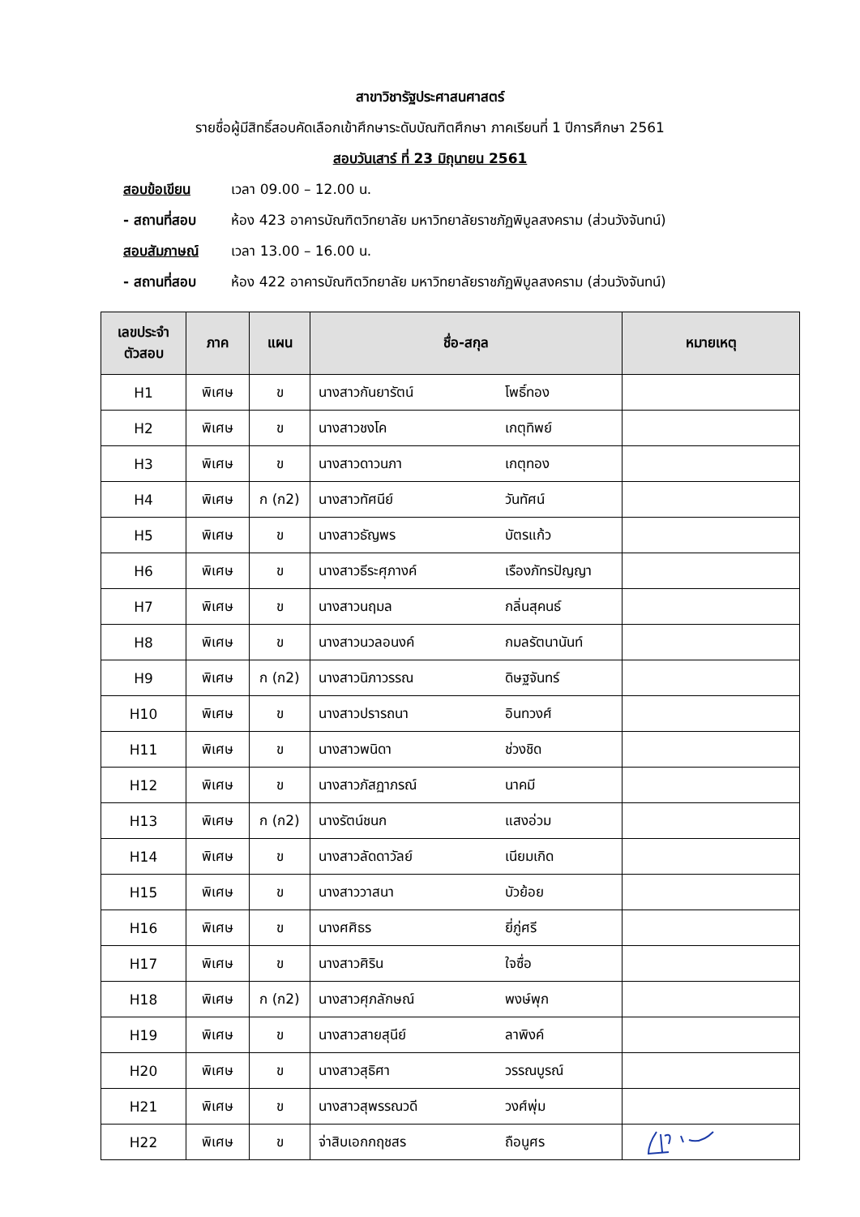สาขาวิชารัฐประศาสนศาสตร์
รายชื่อผู้มีสิทธิ์สอบคัดเลือกเข้าศึกษาระดับบัณฑิตศึกษา ภาคเรียนที่ 1 ปีการศึกษา 2561
สอบวันเสาร์ ที่ 23 มิถุนายน 2561
สอบข้อเขียน เวลา 09.00 – 12.00 น.
- สถานที่สอบ ห้อง 423 อาคารบัณฑิตวิทยาลัย มหาวิทยาลัยราชภัฏพิบูลสงคราม (ส่วนวังจันทน์)
สอบสัมภาษณ์ เวลา 13.00 – 16.00 น.
- สถานที่สอบ ห้อง 422 อาคารบัณฑิตวิทยาลัย มหาวิทยาลัยราชภัฏพิบูลสงคราม (ส่วนวังจันทน์)
| เลขประจำ ตัวสอบ | ภาค | แผน | ชื่อ-สกุล | หมายเหตุ |
| --- | --- | --- | --- | --- |
| H1 | พิเศษ | ข | นางสาวกันยารัตน์ โพธิ์ทอง | |
| H2 | พิเศษ | ข | นางสาวชงโค เกตุทิพย์ | |
| H3 | พิเศษ | ข | นางสาวดาวนภา เกตุทอง | |
| H4 | พิเศษ | ก (ก2) | นางสาวทัศนีย์ วันทัศน์ | |
| H5 | พิเศษ | ข | นางสาวธัญพร บัตรแก้ว | |
| H6 | พิเศษ | ข | นางสาวธีระศุภางค์ เรืองภัทรปัญญา | |
| H7 | พิเศษ | ข | นางสาวนฤมล กลิ่นสุคนธ์ | |
| H8 | พิเศษ | ข | นางสาวนวลอนงค์ กมลรัตนานันท์ | |
| H9 | พิเศษ | ก (ก2) | นางสาวนิภาวรรณ ดิษฐจันทร์ | |
| H10 | พิเศษ | ข | นางสาวปรารถนา อินทวงศ์ | |
| H11 | พิเศษ | ข | นางสาวพนิดา ช่วงชิด | |
| H12 | พิเศษ | ข | นางสาวภัสฏาภรณ์ นาคมี | |
| H13 | พิเศษ | ก (ก2) | นางรัตน์ชนก แสงอ่วม | |
| H14 | พิเศษ | ข | นางสาวลัดดาวัลย์ เนียมเกิด | |
| H15 | พิเศษ | ข | นางสาววาสนา บัวย้อย | |
| H16 | พิเศษ | ข | นางศศิธร ยี่ภู่ศรี | |
| H17 | พิเศษ | ข | นางสาวศิริน ใจซื่อ | |
| H18 | พิเศษ | ก (ก2) | นางสาวศุภลักษณ์ พงษ์พุก | |
| H19 | พิเศษ | ข | นางสาวสายสุนีย์ ลาพิงค์ | |
| H20 | พิเศษ | ข | นางสาวสุธิศา วรรณบูรณ์ | |
| H21 | พิเศษ | ข | นางสาวสุพรรณวดี วงศ์พุ่ม | |
| H22 | พิเศษ | ข | จ่าสิบเอกกฤชสร ถือนูศร | |